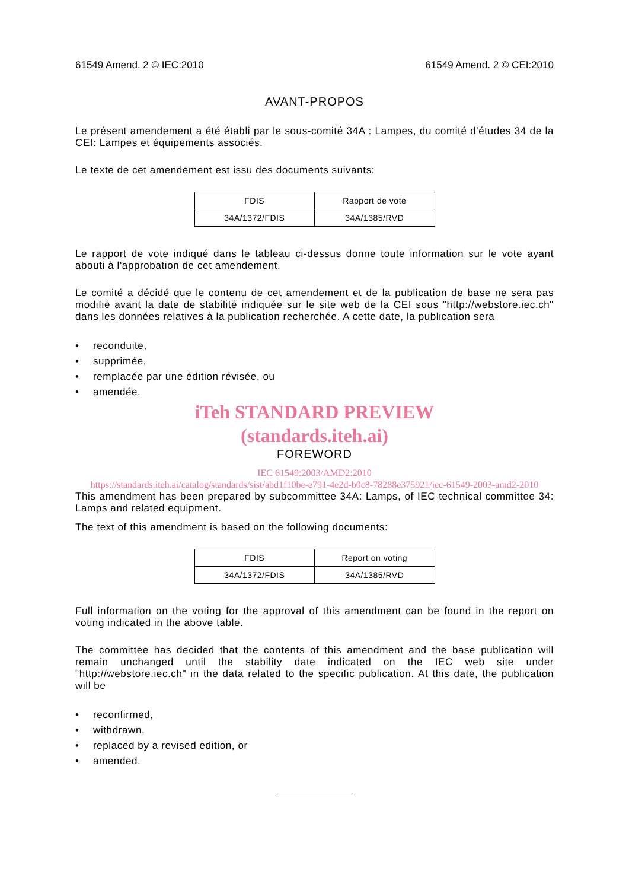61549 Amend. 2 © IEC:2010 61549 Amend. 2 © CEI:2010
AVANT-PROPOS
Le présent amendement a été établi par le sous-comité 34A : Lampes, du comité d'études 34 de la CEI: Lampes et équipements associés.
Le texte de cet amendement est issu des documents suivants:
| FDIS | Rapport de vote |
| 34A/1372/FDIS | 34A/1385/RVD |
Le rapport de vote indiqué dans le tableau ci-dessus donne toute information sur le vote ayant abouti à l'approbation de cet amendement.
Le comité a décidé que le contenu de cet amendement et de la publication de base ne sera pas modifié avant la date de stabilité indiquée sur le site web de la CEI sous "http://webstore.iec.ch" dans les données relatives à la publication recherchée. A cette date, la publication sera
• reconduite,
• supprimée,
• remplacée par une édition révisée, ou
• amendée.
iTeh STANDARD PREVIEW
(standards.iteh.ai)
FOREWORD
IEC 61549:2003/AMD2:2010
https://standards.iteh.ai/catalog/standards/sist/abd1f10be-e791-4e2d-b0c8-78288e375921/iec-61549-2003-amd2-2010
This amendment has been prepared by subcommittee 34A: Lamps, of IEC technical committee 34: Lamps and related equipment.
The text of this amendment is based on the following documents:
| FDIS | Report on voting |
| 34A/1372/FDIS | 34A/1385/RVD |
Full information on the voting for the approval of this amendment can be found in the report on voting indicated in the above table.
The committee has decided that the contents of this amendment and the base publication will remain unchanged until the stability date indicated on the IEC web site under "http://webstore.iec.ch" in the data related to the specific publication. At this date, the publication will be
• reconfirmed,
• withdrawn,
• replaced by a revised edition, or
• amended.